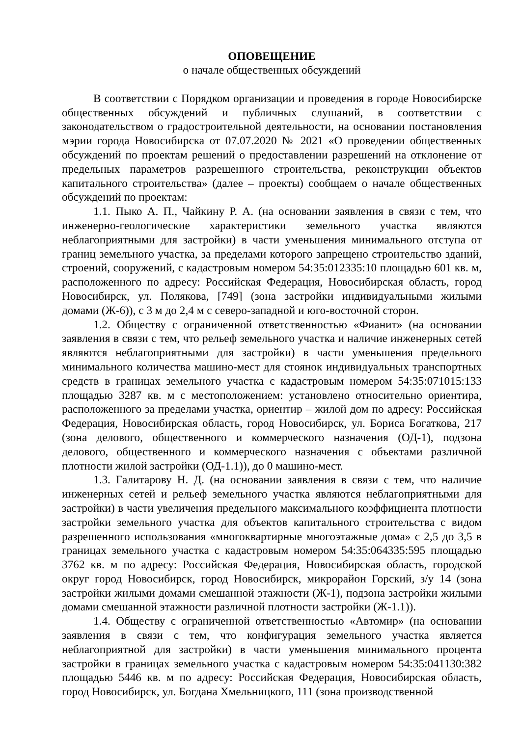ОПОВЕЩЕНИЕ
о начале общественных обсуждений
В соответствии с Порядком организации и проведения в городе Новосибирске общественных обсуждений и публичных слушаний, в соответствии с законодательством о градостроительной деятельности, на основании постановления мэрии города Новосибирска от 07.07.2020 № 2021 «О проведении общественных обсуждений по проектам решений о предоставлении разрешений на отклонение от предельных параметров разрешенного строительства, реконструкции объектов капитального строительства» (далее – проекты) сообщаем о начале общественных обсуждений по проектам:
1.1. Пыко А. П., Чайкину Р. А. (на основании заявления в связи с тем, что инженерно-геологические характеристики земельного участка являются неблагоприятными для застройки) в части уменьшения минимального отступа от границ земельного участка, за пределами которого запрещено строительство зданий, строений, сооружений, с кадастровым номером 54:35:012335:10 площадью 601 кв. м, расположенного по адресу: Российская Федерация, Новосибирская область, город Новосибирск, ул. Полякова, [749] (зона застройки индивидуальными жилыми домами (Ж-6)), с 3 м до 2,4 м с северо-западной и юго-восточной сторон.
1.2. Обществу с ограниченной ответственностью «Фианит» (на основании заявления в связи с тем, что рельеф земельного участка и наличие инженерных сетей являются неблагоприятными для застройки) в части уменьшения предельного минимального количества машино-мест для стоянок индивидуальных транспортных средств в границах земельного участка с кадастровым номером 54:35:071015:133 площадью 3287 кв. м с местоположением: установлено относительно ориентира, расположенного за пределами участка, ориентир – жилой дом по адресу: Российская Федерация, Новосибирская область, город Новосибирск, ул. Бориса Богаткова, 217 (зона делового, общественного и коммерческого назначения (ОД-1), подзона делового, общественного и коммерческого назначения с объектами различной плотности жилой застройки (ОД-1.1)), до 0 машино-мест.
1.3. Галитарову Н. Д. (на основании заявления в связи с тем, что наличие инженерных сетей и рельеф земельного участка являются неблагоприятными для застройки) в части увеличения предельного максимального коэффициента плотности застройки земельного участка для объектов капитального строительства с видом разрешенного использования «многоквартирные многоэтажные дома» с 2,5 до 3,5 в границах земельного участка с кадастровым номером 54:35:064335:595 площадью 3762 кв. м по адресу: Российская Федерация, Новосибирская область, городской округ город Новосибирск, город Новосибирск, микрорайон Горский, з/у 14 (зона застройки жилыми домами смешанной этажности (Ж-1), подзона застройки жилыми домами смешанной этажности различной плотности застройки (Ж-1.1)).
1.4. Обществу с ограниченной ответственностью «Автомир» (на основании заявления в связи с тем, что конфигурация земельного участка является неблагоприятной для застройки) в части уменьшения минимального процента застройки в границах земельного участка с кадастровым номером 54:35:041130:382 площадью 5446 кв. м по адресу: Российская Федерация, Новосибирская область, город Новосибирск, ул. Богдана Хмельницкого, 111 (зона производственной